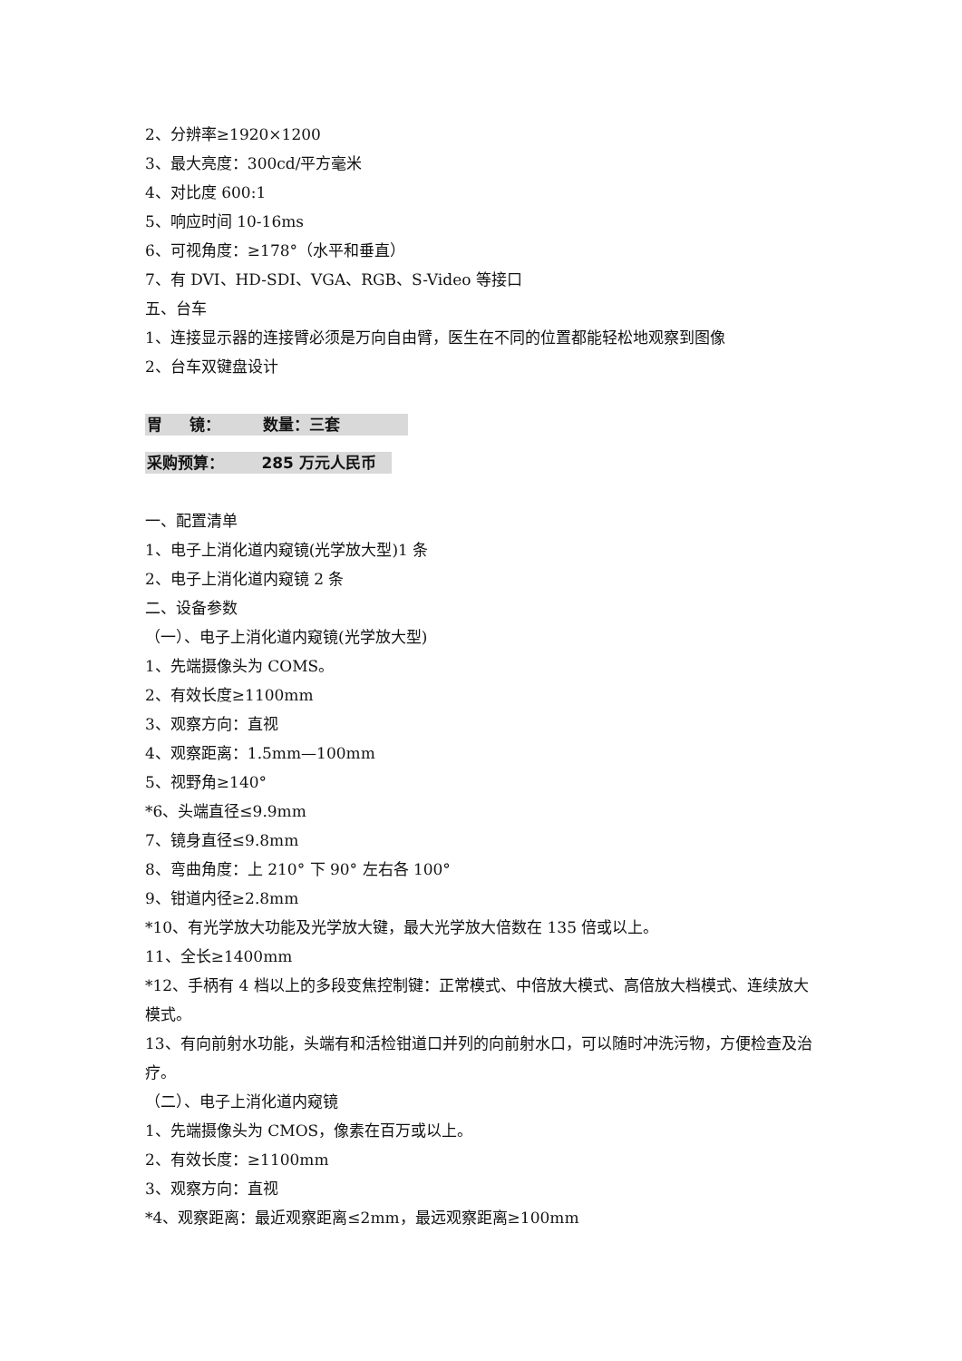2、分辨率≥1920×1200
3、最大亮度：300cd/平方毫米
4、对比度 600:1
5、响应时间 10-16ms
6、可视角度：≥178°（水平和垂直）
7、有 DVI、HD-SDI、VGA、RGB、S-Video 等接口
五、台车
1、连接显示器的连接臂必须是万向自由臂，医生在不同的位置都能轻松地观察到图像
2、台车双键盘设计
胃 镜： 数量：三套
采购预算： 285 万元人民币
一、配置清单
1、电子上消化道内窥镜(光学放大型)1 条
2、电子上消化道内窥镜 2 条
二、设备参数
（一）、电子上消化道内窥镜(光学放大型)
1、先端摄像头为 COMS。
2、有效长度≥1100mm
3、观察方向：直视
4、观察距离：1.5mm—100mm
5、视野角≥140°
*6、头端直径≤9.9mm
7、镜身直径≤9.8mm
8、弯曲角度：上 210° 下 90° 左右各 100°
9、钳道内径≥2.8mm
*10、有光学放大功能及光学放大键，最大光学放大倍数在 135 倍或以上。
11、全长≥1400mm
*12、手柄有 4 档以上的多段变焦控制键：正常模式、中倍放大模式、高倍放大档模式、连续放大模式。
13、有向前射水功能，头端有和活检钳道口并列的向前射水口，可以随时冲洗污物，方便检查及治疗。
（二）、电子上消化道内窥镜
1、先端摄像头为 CMOS，像素在百万或以上。
2、有效长度：≥1100mm
3、观察方向：直视
*4、观察距离：最近观察距离≤2mm，最远观察距离≥100mm